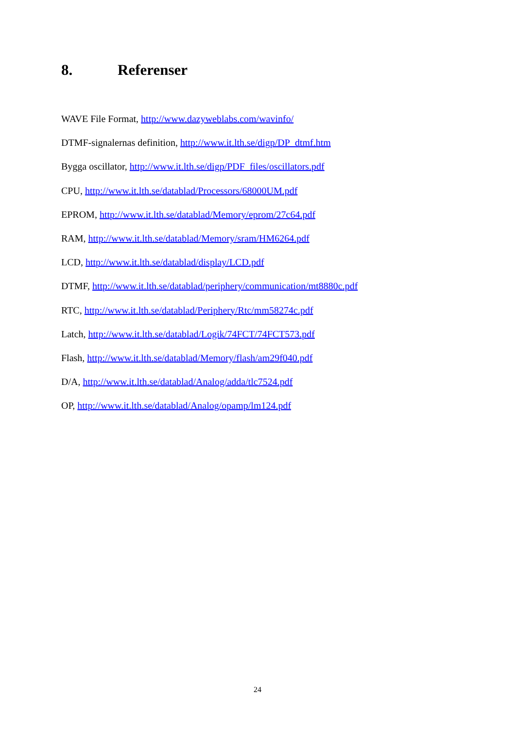8. Referenser
WAVE File Format, http://www.dazyweblabs.com/wavinfo/
DTMF-signalernas definition, http://www.it.lth.se/digp/DP_dtmf.htm
Bygga oscillator, http://www.it.lth.se/digp/PDF_files/oscillators.pdf
CPU, http://www.it.lth.se/datablad/Processors/68000UM.pdf
EPROM, http://www.it.lth.se/datablad/Memory/eprom/27c64.pdf
RAM, http://www.it.lth.se/datablad/Memory/sram/HM6264.pdf
LCD, http://www.it.lth.se/datablad/display/LCD.pdf
DTMF, http://www.it.lth.se/datablad/periphery/communication/mt8880c.pdf
RTC, http://www.it.lth.se/datablad/Periphery/Rtc/mm58274c.pdf
Latch, http://www.it.lth.se/datablad/Logik/74FCT/74FCT573.pdf
Flash, http://www.it.lth.se/datablad/Memory/flash/am29f040.pdf
D/A, http://www.it.lth.se/datablad/Analog/adda/tlc7524.pdf
OP, http://www.it.lth.se/datablad/Analog/opamp/lm124.pdf
24